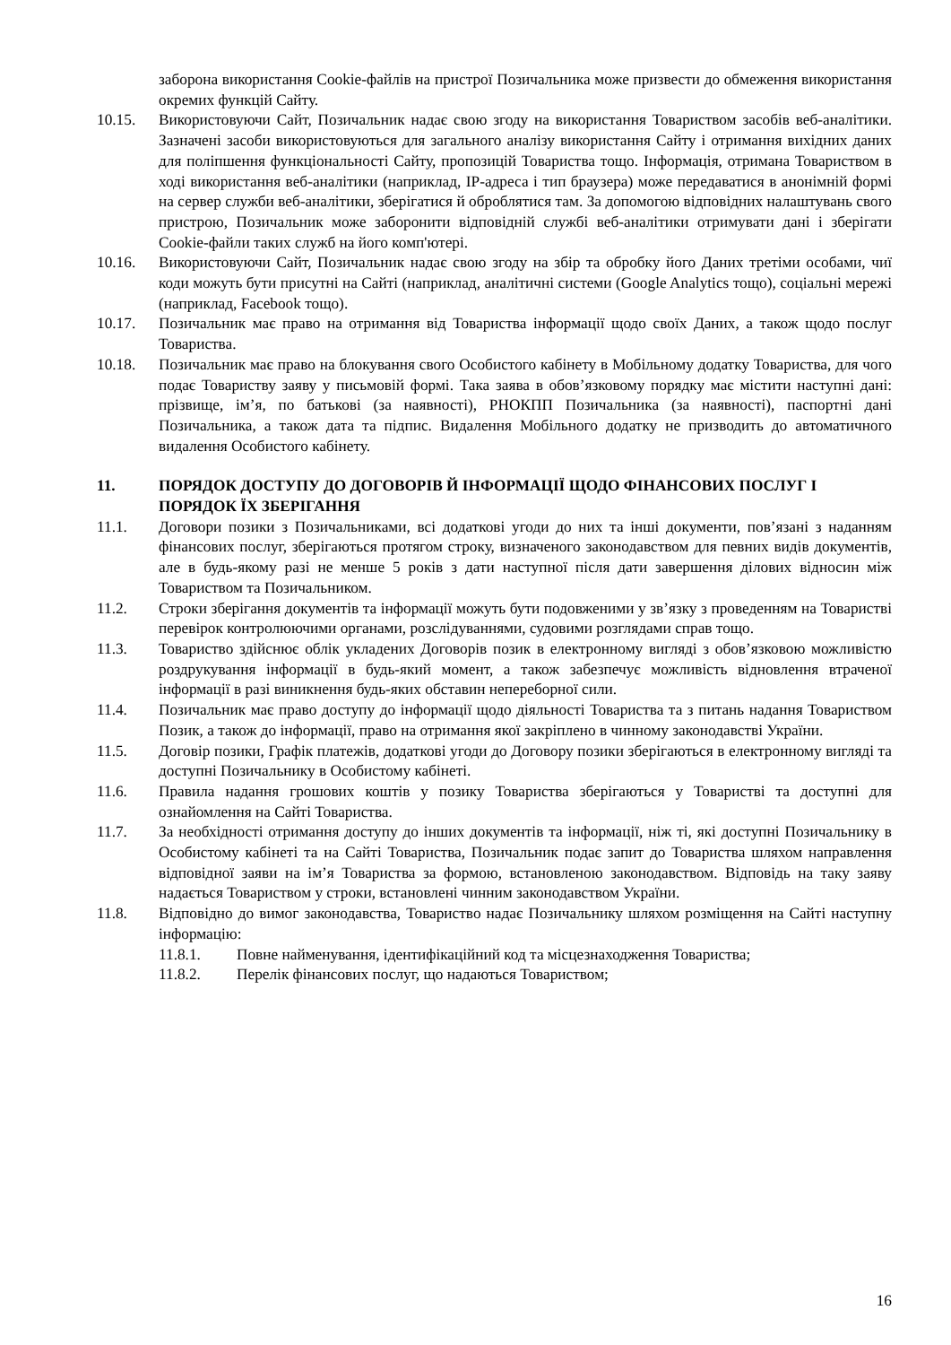заборона використання Cookie-файлів на пристрої Позичальника може призвести до обмеження використання окремих функцій Сайту.
10.15. Використовуючи Сайт, Позичальник надає свою згоду на використання Товариством засобів веб-аналітики. Зазначені засоби використовуються для загального аналізу використання Сайту і отримання вихідних даних для поліпшення функціональності Сайту, пропозицій Товариства тощо. Інформація, отримана Товариством в ході використання веб-аналітики (наприклад, IP-адреса і тип браузера) може передаватися в анонімній формі на сервер служби веб-аналітики, зберігатися й оброблятися там. За допомогою відповідних налаштувань свого пристрою, Позичальник може заборонити відповідній службі веб-аналітики отримувати дані і зберігати Cookie-файли таких служб на його комп'ютері.
10.16. Використовуючи Сайт, Позичальник надає свою згоду на збір та обробку його Даних третіми особами, чиї коди можуть бути присутні на Сайті (наприклад, аналітичні системи (Google Analytics тощо), соціальні мережі (наприклад, Facebook тощо).
10.17. Позичальник має право на отримання від Товариства інформації щодо своїх Даних, а також щодо послуг Товариства.
10.18. Позичальник має право на блокування свого Особистого кабінету в Мобільному додатку Товариства, для чого подає Товариству заяву у письмовій формі. Така заява в обов’язковому порядку має містити наступні дані: прізвище, ім’я, по батькові (за наявності), РНОКПП Позичальника (за наявності), паспортні дані Позичальника, а також дата та підпис. Видалення Мобільного додатку не призводить до автоматичного видалення Особистого кабінету.
11. ПОРЯДОК ДОСТУПУ ДО ДОГОВОРІВ Й ІНФОРМАЦІЇ ЩОДО ФІНАНСОВИХ ПОСЛУГ І ПОРЯДОК ЇХ ЗБЕРІГАННЯ
11.1. Договори позики з Позичальниками, всі додаткові угоди до них та інші документи, пов’язані з наданням фінансових послуг, зберігаються протягом строку, визначеного законодавством для певних видів документів, але в будь-якому разі не менше 5 років з дати наступної після дати завершення ділових відносин між Товариством та Позичальником.
11.2. Строки зберігання документів та інформації можуть бути подовженими у зв’язку з проведенням на Товаристві перевірок контролюючими органами, розслідуваннями, судовими розглядами справ тощо.
11.3. Товариство здійснює облік укладених Договорів позик в електронному вигляді з обов’язковою можливістю роздрукування інформації в будь-який момент, а також забезпечує можливість відновлення втраченої інформації в разі виникнення будь-яких обставин непереборної сили.
11.4. Позичальник має право доступу до інформації щодо діяльності Товариства та з питань надання Товариством Позик, а також до інформації, право на отримання якої закріплено в чинному законодавстві України.
11.5. Договір позики, Графік платежів, додаткові угоди до Договору позики зберігаються в електронному вигляді та доступні Позичальнику в Особистому кабінеті.
11.6. Правила надання грошових коштів у позику Товариства зберігаються у Товаристві та доступні для ознайомлення на Сайті Товариства.
11.7. За необхідності отримання доступу до інших документів та інформації, ніж ті, які доступні Позичальнику в Особистому кабінеті та на Сайті Товариства, Позичальник подає запит до Товариства шляхом направлення відповідної заяви на ім’я Товариства за формою, встановленою законодавством. Відповідь на таку заяву надається Товариством у строки, встановлені чинним законодавством України.
11.8. Відповідно до вимог законодавства, Товариство надає Позичальнику шляхом розміщення на Сайті наступну інформацію:
11.8.1. Повне найменування, ідентифікаційний код та місцезнаходження Товариства;
11.8.2. Перелік фінансових послуг, що надаються Товариством;
16